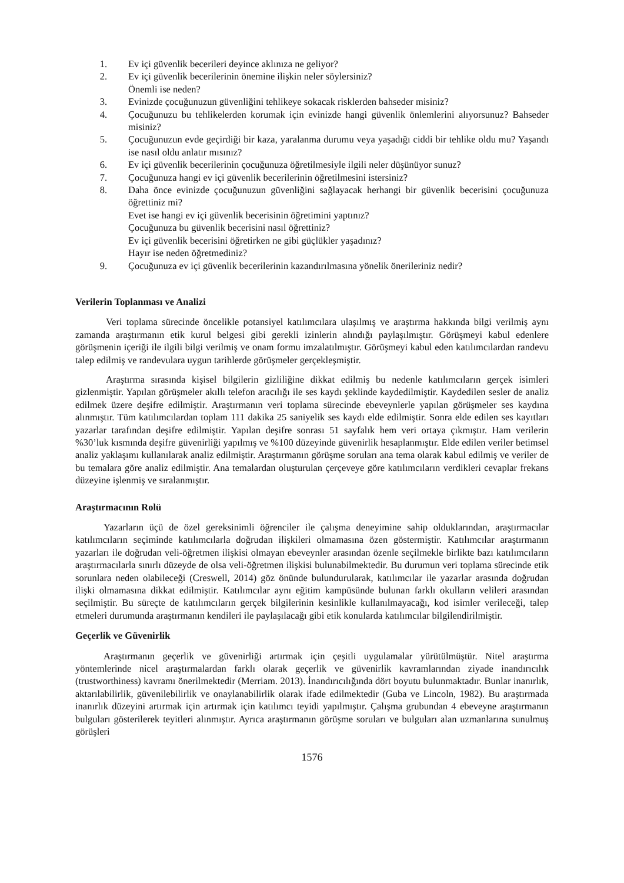1. Ev içi güvenlik becerileri deyince aklınıza ne geliyor?
2. Ev içi güvenlik becerilerinin önemine ilişkin neler söylersiniz?
Önemli ise neden?
3. Evinizde çocuğunuzun güvenliğini tehlikeye sokacak risklerden bahseder misiniz?
4. Çocuğunuzu bu tehlikelerden korumak için evinizde hangi güvenlik önlemlerini alıyorsunuz? Bahseder misiniz?
5. Çocuğunuzun evde geçirdiği bir kaza, yaralanma durumu veya yaşadığı ciddi bir tehlike oldu mu? Yaşandı ise nasıl oldu anlatır mısınız?
6. Ev içi güvenlik becerilerinin çocuğunuza öğretilmesiyle ilgili neler düşünüyor sunuz?
7. Çocuğunuza hangi ev içi güvenlik becerilerinin öğretilmesini istersiniz?
8. Daha önce evinizde çocuğunuzun güvenliğini sağlayacak herhangi bir güvenlik becerisini çocuğunuza öğrettiniz mi?
Evet ise hangi ev içi güvenlik becerisinin öğretimini yaptınız?
Çocuğunuza bu güvenlik becerisini nasıl öğrettiniz?
Ev içi güvenlik becerisini öğretirken ne gibi güçlükler yaşadınız?
Hayır ise neden öğretmediniz?
9. Çocuğunuza ev içi güvenlik becerilerinin kazandırılmasına yönelik önerileriniz nedir?
Verilerin Toplanması ve Analizi
Veri toplama sürecinde öncelikle potansiyel katılımcılara ulaşılmış ve araştırma hakkında bilgi verilmiş aynı zamanda araştırmanın etik kurul belgesi gibi gerekli izinlerin alındığı paylaşılmıştır. Görüşmeyi kabul edenlere görüşmenin içeriği ile ilgili bilgi verilmiş ve onam formu imzalatılmıştır. Görüşmeyi kabul eden katılımcılardan randevu talep edilmiş ve randevulara uygun tarihlerde görüşmeler gerçekleşmiştir.
Araştırma sırasında kişisel bilgilerin gizliliğine dikkat edilmiş bu nedenle katılımcıların gerçek isimleri gizlenmiştir. Yapılan görüşmeler akıllı telefon aracılığı ile ses kaydı şeklinde kaydedilmiştir. Kaydedilen sesler de analiz edilmek üzere deşifre edilmiştir. Araştırmanın veri toplama sürecinde ebeveynlerle yapılan görüşmeler ses kaydına alınmıştır. Tüm katılımcılardan toplam 111 dakika 25 saniyelik ses kaydı elde edilmiştir. Sonra elde edilen ses kayıtları yazarlar tarafından deşifre edilmiştir. Yapılan deşifre sonrası 51 sayfalık hem veri ortaya çıkmıştır. Ham verilerin %30’luk kısmında deşifre güvenirliği yapılmış ve %100 düzeyinde güvenirlik hesaplanmıştır. Elde edilen veriler betimsel analiz yaklaşımı kullanılarak analiz edilmiştir. Araştırmanın görüşme soruları ana tema olarak kabul edilmiş ve veriler de bu temalara göre analiz edilmiştir. Ana temalardan oluşturulan çerçeveye göre katılımcıların verdikleri cevaplar frekans düzeyine işlenmiş ve sıralanmıştır.
Araştırmacının Rolü
Yazarların üçü de özel gereksinimli öğrenciler ile çalışma deneyimine sahip olduklarından, araştırmacılar katılımcıların seçiminde katılımcılarla doğrudan ilişkileri olmamasına özen göstermiştir. Katılımcılar araştırmanın yazarları ile doğrudan veli-öğretmen ilişkisi olmayan ebeveynler arasından özenle seçilmekle birlikte bazı katılımcıların araştırmacılarla sınırlı düzeyde de olsa veli-öğretmen ilişkisi bulunabilmektedir. Bu durumun veri toplama sürecinde etik sorunlara neden olabileceği (Creswell, 2014) göz önünde bulundurularak, katılımcılar ile yazarlar arasında doğrudan ilişki olmamasına dikkat edilmiştir. Katılımcılar aynı eğitim kampüsünde bulunan farklı okulların velileri arasından seçilmiştir. Bu süreçte de katılımcıların gerçek bilgilerinin kesinlikle kullanılmayacağı, kod isimler verileceği, talep etmeleri durumunda araştırmanın kendileri ile paylaşılacağı gibi etik konularda katılımcılar bilgilendirilmiştir.
Geçerlik ve Güvenirlik
Araştırmanın geçerlik ve güvenirliği artırmak için çeşitli uygulamalar yürütülmüştür. Nitel araştırma yöntemlerinde nicel araştırmalardan farklı olarak geçerlik ve güvenirlik kavramlarından ziyade inandırıcılık (trustworthiness) kavramı önerilmektedir (Merriam. 2013). İnandırıcılığında dört boyutu bulunmaktadır. Bunlar inanırlık, aktarılabilirlik, güvenilebilirlik ve onaylanabilirlik olarak ifade edilmektedir (Guba ve Lincoln, 1982). Bu araştırmada inanırlık düzeyini artırmak için artırmak için katılımcı teyidi yapılmıştır. Çalışma grubundan 4 ebeveyne araştırmanın bulguları gösterilerek teyitleri alınmıştır. Ayrıca araştırmanın görüşme soruları ve bulguları alan uzmanlarına sunulmuş görüşleri
1576